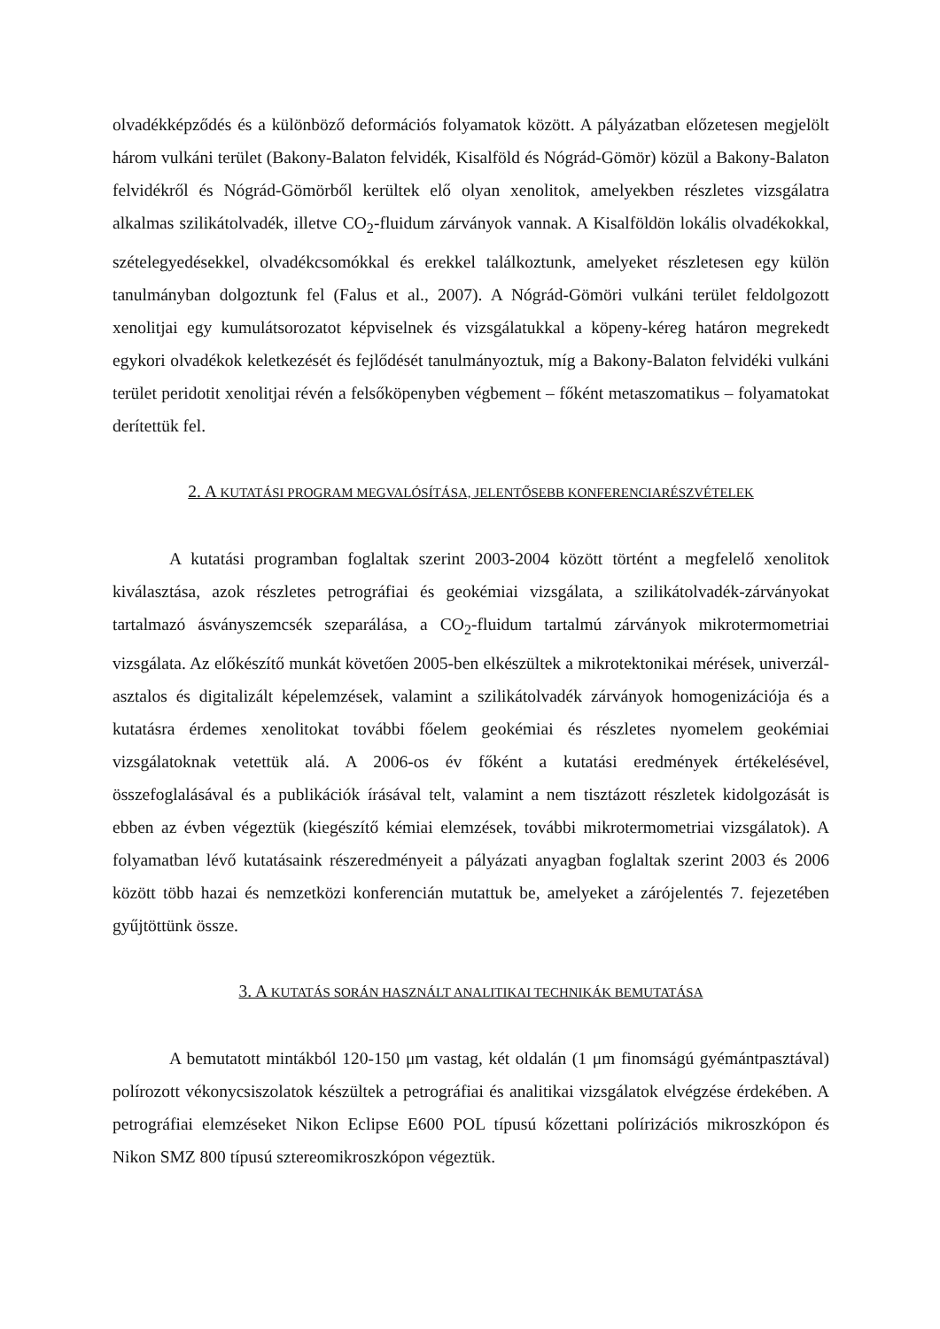olvadékképződés és a különböző deformációs folyamatok között. A pályázatban előzetesen megjelölt három vulkáni terület (Bakony-Balaton felvidék, Kisalföld és Nógrád-Gömör) közül a Bakony-Balaton felvidékről és Nógrád-Gömörből kerültek elő olyan xenolitok, amelyekben részletes vizsgálatra alkalmas szilikátolvadék, illetve CO<sub>2</sub>-fluidum zárványok vannak. A Kisalföldön lokális olvadékokkal, szételegyedésekkel, olvadékcsomókkal és erekkel találkoztunk, amelyeket részletesen egy külön tanulmányban dolgoztunk fel (Falus et al., 2007). A Nógrád-Gömöri vulkáni terület feldolgozott xenolitjai egy kumulátsorozatot képviselnek és vizsgálatukkal a köpeny-kéreg határon megrekedt egykori olvadékok keletkezését és fejlődését tanulmányoztuk, míg a Bakony-Balaton felvidéki vulkáni terület peridotit xenolitjai révén a felsőköpenyben végbement – főként metaszomatikus – folyamatokat derítettük fel.
2. A KUTATÁSI PROGRAM MEGVALÓSÍTÁSA, JELENTŐSEBB KONFERENCIARÉSZVÉTELEK
A kutatási programban foglaltak szerint 2003-2004 között történt a megfelelő xenolitok kiválasztása, azok részletes petrográfiai és geokémiai vizsgálata, a szilikátolvadék-zárványokat tartalmazó ásványszemcsék szeparálása, a CO<sub>2</sub>-fluidum tartalmú zárványok mikrotermometriai vizsgálata. Az előkészítő munkát követően 2005-ben elkészültek a mikrotektonikai mérések, univerzál-asztalos és digitalizált képelemzések, valamint a szilikátolvadék zárványok homogenizációja és a kutatásra érdemes xenolitokat további főelem geokémiai és részletes nyomelem geokémiai vizsgálatoknak vetettük alá. A 2006-os év főként a kutatási eredmények értékelésével, összefoglalásával és a publikációk írásával telt, valamint a nem tisztázott részletek kidolgozását is ebben az évben végeztük (kiegészítő kémiai elemzések, további mikrotermometriai vizsgálatok). A folyamatban lévő kutatásaink részeredményeit a pályázati anyagban foglaltak szerint 2003 és 2006 között több hazai és nemzetközi konferencián mutattuk be, amelyeket a zárójelentés 7. fejezetében gyűjtöttünk össze.
3. A KUTATÁS SORÁN HASZNÁLT ANALITIKAI TECHNIKÁK BEMUTATÁSA
A bemutatott mintákból 120-150 μm vastag, két oldalán (1 μm finomságú gyémántpasztával) polírozott vékonycsiszolatok készültek a petrográfiai és analitikai vizsgálatok elvégzése érdekében. A petrográfiai elemzéseket Nikon Eclipse E600 POL típusú kőzettani polírizációs mikroszkópon és Nikon SMZ 800 típusú sztereomikroszkópon végeztük.